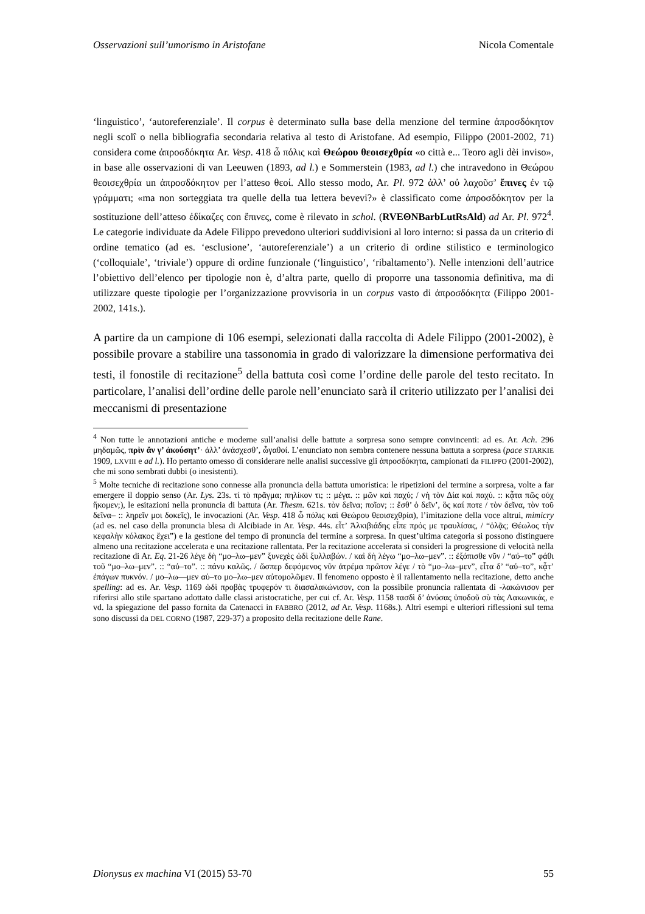Osservazioni sull’umorismo in Aristofane Nicola Comentale
‘linguistico’, ‘autoreferenziale’. Il corpus è determinato sulla base della menzione del termine ἀπροσδόκητον negli scolî o nella bibliografia secondaria relativa al testo di Aristofane. Ad esempio, Filippo (2001-2002, 71) considera come ἀπροσδόκητα Ar. Vesp. 418 ὦ πόλις καὶ Θεώρου θεοισεχθρία «o città e... Teoro agli dèi inviso», in base alle osservazioni di van Leeuwen (1893, ad l.) e Sommerstein (1983, ad l.) che intravedono in Θεώρου θεοισεχθρία un ἀπροσδόκητον per l’atteso θεοί. Allo stesso modo, Ar. Pl. 972 ἀλλ’ οὐ λαχοῦσ’ ἔπινες ἐν τῷ γράμματι; «ma non sorteggiata tra quelle della tua lettera bevevi?» è classificato come ἀπροσδόκητον per la sostituzione dell’atteso ἐδίκαζες con ἔπινες, come è rilevato in schol. (RVEΘNBarbLutRsAld) ad Ar. Pl. 972<sup>4</sup>. Le categorie individuate da Adele Filippo prevedono ulteriori suddivisioni al loro interno: si passa da un criterio di ordine tematico (ad es. ‘esclusione’, ‘autoreferenziale’) a un criterio di ordine stilistico e terminologico (‘colloquiale’, ‘triviale’) oppure di ordine funzionale (‘linguistico’, ‘ribaltamento’). Nelle intenzioni dell’autrice l’obiettivo dell’elenco per tipologie non è, d’altra parte, quello di proporre una tassonomia definitiva, ma di utilizzare queste tipologie per l’organizzazione provvisoria in un corpus vasto di ἀπροσδόκητα (Filippo 2001-2002, 141s.).
A partire da un campione di 106 esempi, selezionati dalla raccolta di Adele Filippo (2001-2002), è possibile provare a stabilire una tassonomia in grado di valorizzare la dimensione performativa dei testi, il fonostile di recitazione<sup>5</sup> della battuta così come l’ordine delle parole del testo recitato. In particolare, l’analisi dell’ordine delle parole nell’enunciato sarà il criterio utilizzato per l’analisi dei meccanismi di presentazione
<sup>4</sup> Non tutte le annotazioni antiche e moderne sull’analisi delle battute a sorpresa sono sempre convincenti: ad es. Ar. Ach. 296 μηδαμῶς, πρὶν ἄν γ’ ἀκούσητ’· ἀλλ’ ἀνάσχεσθ’, ὦγαθοί. L’enunciato non sembra contenere nessuna battuta a sorpresa (pace STARKIE 1909, LXVIII e ad l.). Ho pertanto omesso di considerare nelle analisi successive gli ἀπροσδόκητα, campionati da FILIPPO (2001-2002), che mi sono sembrati dubbi (o inesistenti).
<sup>5</sup> Molte tecniche di recitazione sono connesse alla pronuncia della battuta umoristica: le ripetizioni del termine a sorpresa, volte a far emergere il doppio senso (Ar. Lys. 23s. τί τὸ πρᾶγμα; πηλίκον τι; :: μέγα. :: μῶν καὶ παχύ; / νὴ τὸν Δία καὶ παχύ. :: κᾆτα πῶς οὐχ ἥκομεν;), le esitazioni nella pronuncia di battuta (Ar. Thesm. 621s. τὸν δεῖνα; ποῖον; :: ἔσθ’ ὁ δεῖν’, ὃς καί ποτε / τὸν δεῖνα, τὸν τοῦ δεῖνα– :: ληρεῖν μοι δοκεῖς), le invocazioni (Ar. Vesp. 418 ὦ πόλις καὶ Θεώρου θεοισεχθρία), l’imitazione della voce altrui, mimicry (ad es. nel caso della pronuncia blesa di Alcibiade in Ar. Vesp. 44s. εἶτ’ Ἀλκιβιάδης εἶπε πρός με τραυλίσας, / “ὁλᾷς; Θέωλος τὴν κεφαλὴν κόλακος ἔχει”) e la gestione del tempo di pronuncia del termine a sorpresa. In quest’ultima categoria si possono distinguere almeno una recitazione accelerata e una recitazione rallentata. Per la recitazione accelerata si consideri la progressione di velocità nella recitazione di Ar. Eq. 21-26 λέγε δὴ “μο–λω–μεν” ξυνεχὲς ὡδὶ ξυλλαβών. / καὶ δὴ λέγω “μο–λω–μεν”. :: ἐξόπισθε νῦν / “αὐ–το” φάθι τοῦ “μο–λω–μεν”. :: “αὐ–το”. :: πάνυ καλῶς. / ὥσπερ δεφόμενος νῦν ἀτρέμα πρῶτον λέγε / τὸ “μο–λω–μεν”, εἶτα δ’ “αὐ–το”, κᾆτ’ ἐπάγων πυκνόν. / μο–λω—μεν αὐ–το μο–λω–μεν αὐτομολῶμεν. Il fenomeno opposto è il rallentamento nella recitazione, detto anche spelling: ad es. Ar. Vesp. 1169 ὡδὶ προβὰς τρυφερόν τι διασαλακώνισον, con la possibile pronuncia rallentata di -λακώνισον per riferirsi allo stile spartano adottato dalle classi aristocratiche, per cui cf. Ar. Vesp. 1158 τασδὶ δ’ ἀνύσας ὑποδοῦ σὺ τὰς Λακωνικάς, e vd. la spiegazione del passo fornita da Catenacci in FABBRO (2012, ad Ar. Vesp. 1168s.). Altri esempi e ulteriori riflessioni sul tema sono discussi da DEL CORNO (1987, 229-37) a proposito della recitazione delle Rane.
Dionysus ex machina VI (2015) 53-70 55